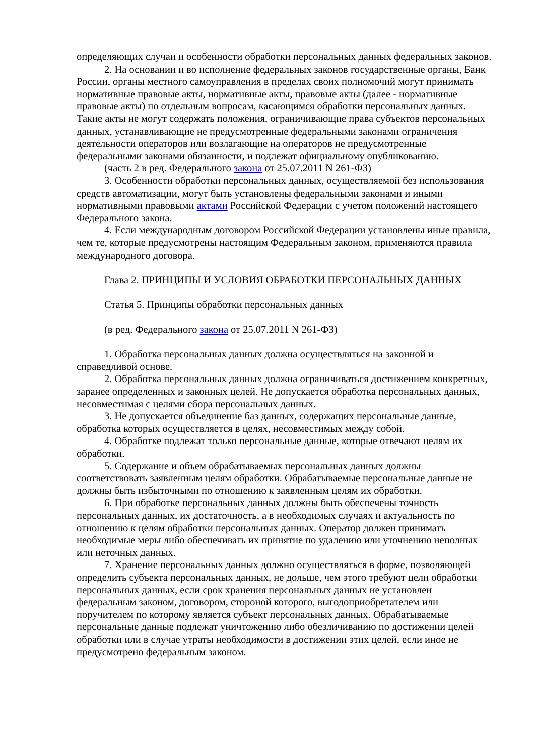определяющих случаи и особенности обработки персональных данных федеральных законов.
2. На основании и во исполнение федеральных законов государственные органы, Банк России, органы местного самоуправления в пределах своих полномочий могут принимать нормативные правовые акты, нормативные акты, правовые акты (далее - нормативные правовые акты) по отдельным вопросам, касающимся обработки персональных данных. Такие акты не могут содержать положения, ограничивающие права субъектов персональных данных, устанавливающие не предусмотренные федеральными законами ограничения деятельности операторов или возлагающие на операторов не предусмотренные федеральными законами обязанности, и подлежат официальному опубликованию.
(часть 2 в ред. Федерального закона от 25.07.2011 N 261-ФЗ)
3. Особенности обработки персональных данных, осуществляемой без использования средств автоматизации, могут быть установлены федеральными законами и иными нормативными правовыми актами Российской Федерации с учетом положений настоящего Федерального закона.
4. Если международным договором Российской Федерации установлены иные правила, чем те, которые предусмотрены настоящим Федеральным законом, применяются правила международного договора.
Глава 2. ПРИНЦИПЫ И УСЛОВИЯ ОБРАБОТКИ ПЕРСОНАЛЬНЫХ ДАННЫХ
Статья 5. Принципы обработки персональных данных
(в ред. Федерального закона от 25.07.2011 N 261-ФЗ)
1. Обработка персональных данных должна осуществляться на законной и справедливой основе.
2. Обработка персональных данных должна ограничиваться достижением конкретных, заранее определенных и законных целей. Не допускается обработка персональных данных, несовместимая с целями сбора персональных данных.
3. Не допускается объединение баз данных, содержащих персональные данные, обработка которых осуществляется в целях, несовместимых между собой.
4. Обработке подлежат только персональные данные, которые отвечают целям их обработки.
5. Содержание и объем обрабатываемых персональных данных должны соответствовать заявленным целям обработки. Обрабатываемые персональные данные не должны быть избыточными по отношению к заявленным целям их обработки.
6. При обработке персональных данных должны быть обеспечены точность персональных данных, их достаточность, а в необходимых случаях и актуальность по отношению к целям обработки персональных данных. Оператор должен принимать необходимые меры либо обеспечивать их принятие по удалению или уточнению неполных или неточных данных.
7. Хранение персональных данных должно осуществляться в форме, позволяющей определить субъекта персональных данных, не дольше, чем этого требуют цели обработки персональных данных, если срок хранения персональных данных не установлен федеральным законом, договором, стороной которого, выгодоприобретателем или поручителем по которому является субъект персональных данных. Обрабатываемые персональные данные подлежат уничтожению либо обезличиванию по достижении целей обработки или в случае утраты необходимости в достижении этих целей, если иное не предусмотрено федеральным законом.